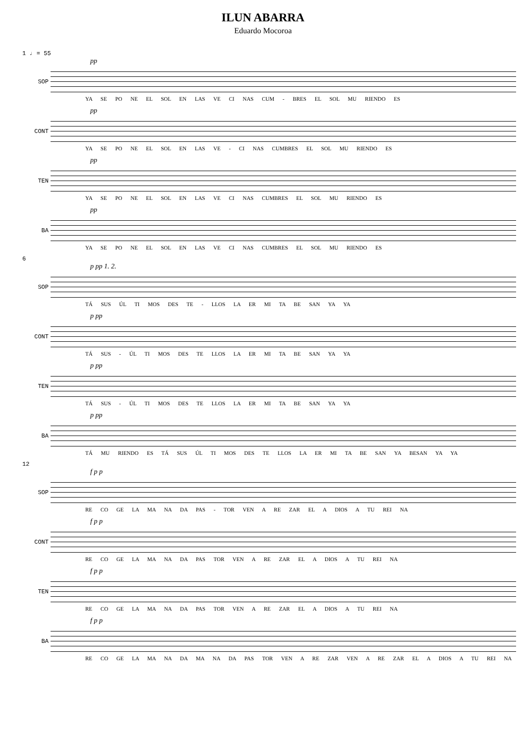ILUN ABARRA
Eduardo Mocoroa
1 ♩ = 55
SOP
pp
YA SE PO NE EL SOL EN LAS VE CI NAS CUM - BRES EL SOL MU RIENDO ES
CONT
pp
YA SE PO NE EL SOL EN LAS VE - CI NAS CUMBRES EL SOL MU RIENDO ES
TEN
pp
YA SE PO NE EL SOL EN LAS VE CI NAS CUMBRES EL SOL MU RIENDO ES
BA
pp
YA SE PO NE EL SOL EN LAS VE CI NAS CUMBRES EL SOL MU RIENDO ES
6
SOP
p pp 1. 2.
TÁ SUS ÚL TI MOS DES TE - LLOS LA ER MI TA BE SAN YA YA
CONT
p pp
TÁ SUS - ÚL TI MOS DES TE LLOS LA ER MI TA BE SAN YA YA
TEN
p pp
TÁ SUS - ÚL TI MOS DES TE LLOS LA ER MI TA BE SAN YA YA
BA
p pp
TÁ MU RIENDO ES TÁ SUS ÚL TI MOS DES TE LLOS LA ER MI TA BE SAN YA BESAN YA YA
12
SOP
f p p
RE CO GE LA MA NA DA PAS - TOR VEN A RE ZAR EL A DIOS A TU REI NA
CONT
f p p
RE CO GE LA MA NA DA PAS TOR VEN A RE ZAR EL A DIOS A TU REI NA
TEN
f p p
RE CO GE LA MA NA DA PAS TOR VEN A RE ZAR EL A DIOS A TU REI NA
BA
f p p
RE CO GE LA MA NA DA MA NA DA PAS TOR VEN A RE ZAR VEN A RE ZAR EL A DIOS A TU REI NA